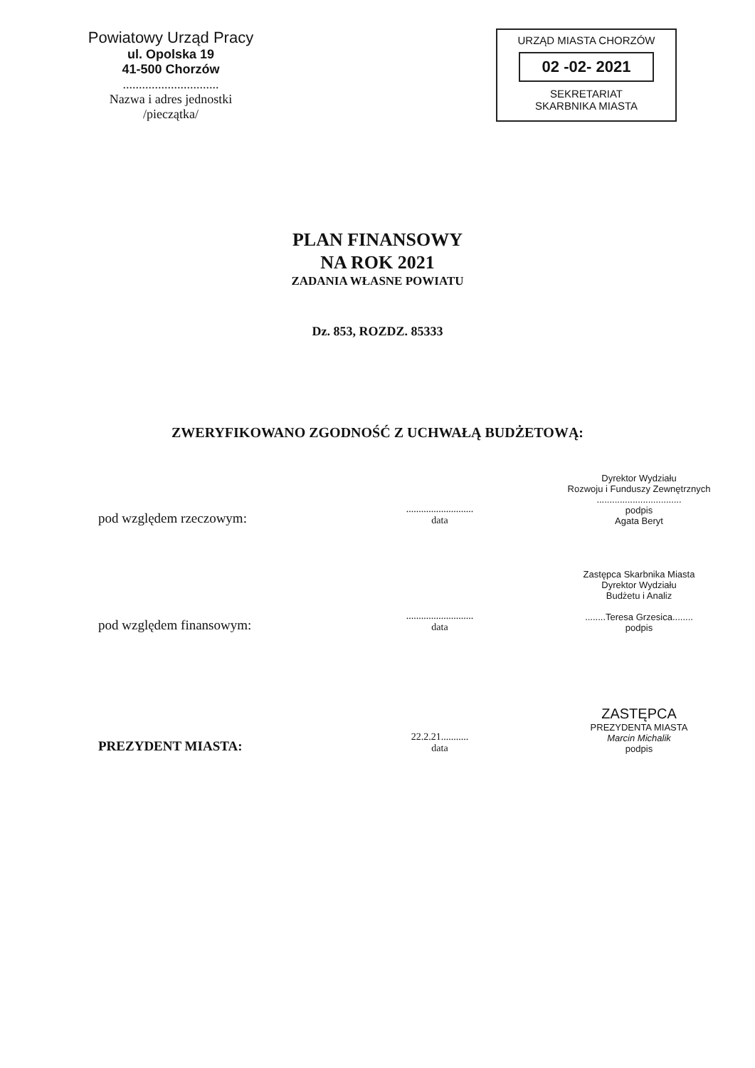Powiatowy Urząd Pracy
ul. Opolska 19
41-500 Chorzów
..............................
Nazwa i adres jednostki
/pieczątka/
URZĄD MIASTA CHORZÓW
02 -02- 2021
SEKRETARIAT
SKARBNIKA MIASTA
PLAN FINANSOWY
NA ROK 2021
ZADANIA WŁASNE POWIATU
Dz. 853, ROZDZ. 85333
ZWERYFIKOWANO ZGODNOŚĆ Z UCHWAŁĄ BUDŻETOWĄ:
pod względem rzeczowym:
...........................
data
Dyrektor Wydziału
Rozwoju i Funduszy Zewnętrznych
.................................
podpis
Agata Beryt
pod względem finansowym:
...........................
data
Zastępca Skarbnika Miasta
Dyrektor Wydziału
Budżetu i Analiz
........Teresa Grzesica........
podpis
PREZYDENT MIASTA:
22.2.21...........
data
ZASTĘPCA
PREZYDENTA MIASTA
Marcin Michalik
podpis